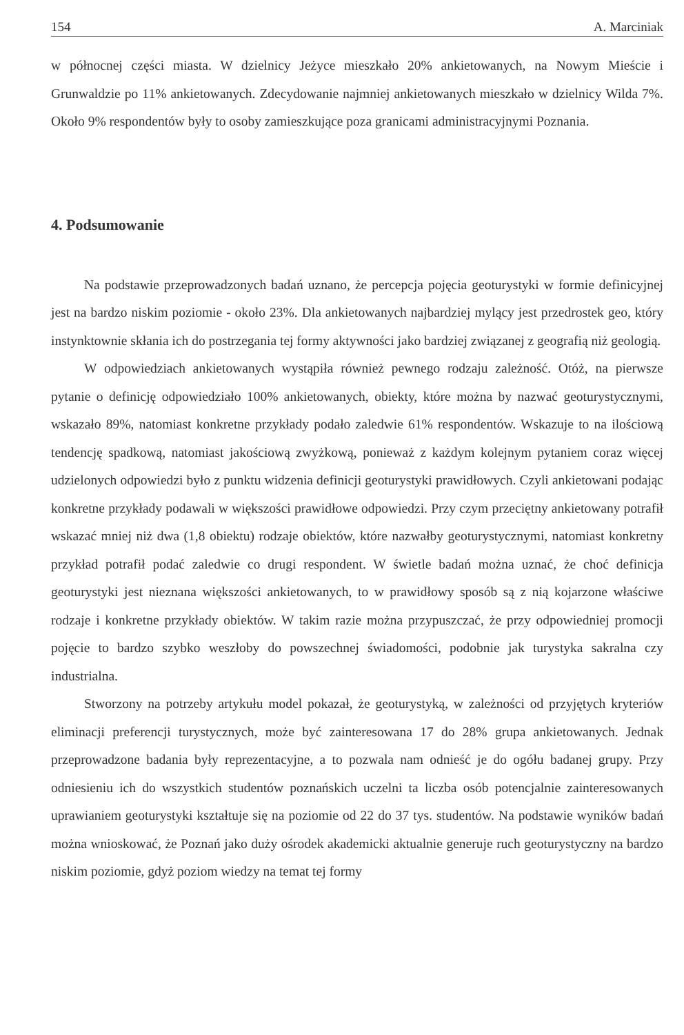154 A. Marciniak
w północnej części miasta. W dzielnicy Jeżyce mieszkało 20% ankietowanych, na Nowym Mieście i Grunwaldzie po 11% ankietowanych. Zdecydowanie najmniej ankietowanych mieszkało w dzielnicy Wilda 7%. Około 9% respondentów były to osoby zamieszkujące poza granicami administracyjnymi Poznania.
4. Podsumowanie
Na podstawie przeprowadzonych badań uznano, że percepcja pojęcia geoturystyki w formie definicyjnej jest na bardzo niskim poziomie - około 23%. Dla ankietowanych najbardziej mylący jest przedrostek geo, który instynktownie skłania ich do postrzegania tej formy aktywności jako bardziej związanej z geografią niż geologią.
W odpowiedziach ankietowanych wystąpiła również pewnego rodzaju zależność. Otóż, na pierwsze pytanie o definicję odpowiedziało 100% ankietowanych, obiekty, które można by nazwać geoturystycznymi, wskazało 89%, natomiast konkretne przykłady podało zaledwie 61% respondentów. Wskazuje to na ilościową tendencję spadkową, natomiast jakościową zwyżkową, ponieważ z każdym kolejnym pytaniem coraz więcej udzielonych odpowiedzi było z punktu widzenia definicji geoturystyki prawidłowych. Czyli ankietowani podając konkretne przykłady podawali w większości prawidłowe odpowiedzi. Przy czym przeciętny ankietowany potrafił wskazać mniej niż dwa (1,8 obiektu) rodzaje obiektów, które nazwałby geoturystycznymi, natomiast konkretny przykład potrafił podać zaledwie co drugi respondent. W świetle badań można uznać, że choć definicja geoturystyki jest nieznana większości ankietowanych, to w prawidłowy sposób są z nią kojarzone właściwe rodzaje i konkretne przykłady obiektów. W takim razie można przypuszczać, że przy odpowiedniej promocji pojęcie to bardzo szybko weszłoby do powszechnej świadomości, podobnie jak turystyka sakralna czy industrialna.
Stworzony na potrzeby artykułu model pokazał, że geoturystyką, w zależności od przyjętych kryteriów eliminacji preferencji turystycznych, może być zainteresowana 17 do 28% grupa ankietowanych. Jednak przeprowadzone badania były reprezentacyjne, a to pozwala nam odnieść je do ogółu badanej grupy. Przy odniesieniu ich do wszystkich studentów poznańskich uczelni ta liczba osób potencjalnie zainteresowanych uprawianiem geoturystyki kształtuje się na poziomie od 22 do 37 tys. studentów. Na podstawie wyników badań można wnioskować, że Poznań jako duży ośrodek akademicki aktualnie generuje ruch geoturystyczny na bardzo niskim poziomie, gdyż poziom wiedzy na temat tej formy